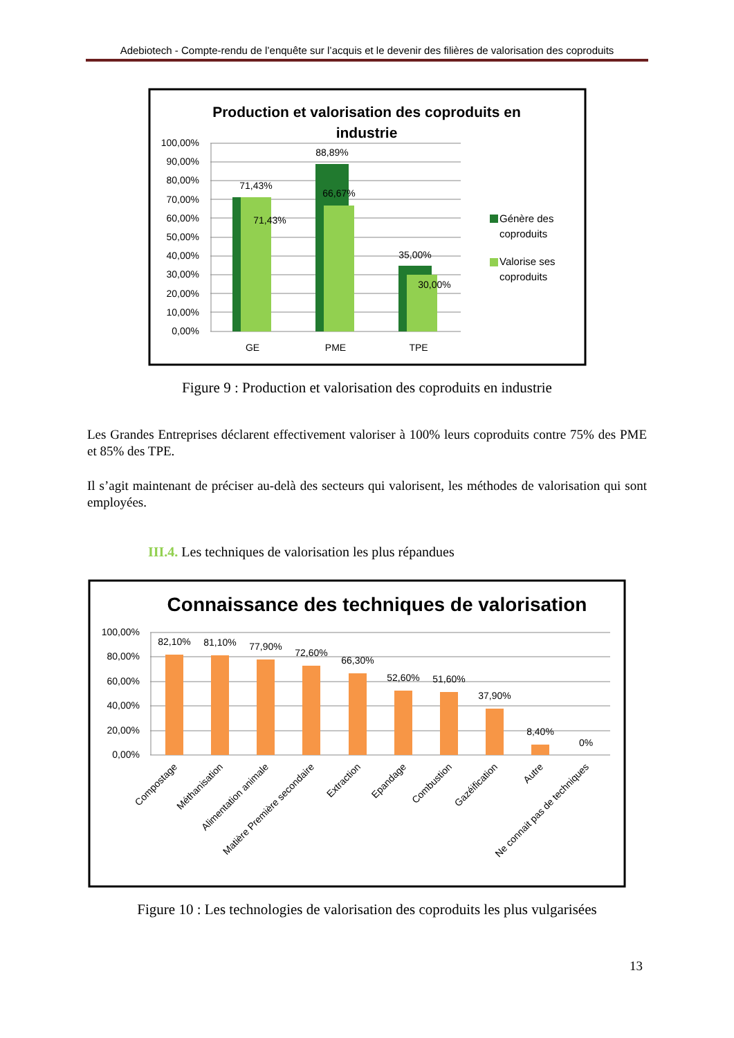Adebiotech - Compte-rendu de l’enquête sur l’acquis et le devenir des filières de valorisation des coproduits
Production et valorisation des coproduits en
industrie
100,00%
90,00%
80,00%
70,00%
60,00%
50,00%
40,00%
30,00%
20,00%
10,00%
0,00%
71,43%
71,43%
88,89%
66,67%
35,00%
30,00%
GE
PME
TPE
Génère des
coproduits
Valorise ses
coproduits
Figure 9 : Production et valorisation des coproduits en industrie
Les Grandes Entreprises déclarent effectivement valoriser à 100% leurs coproduits contre 75% des PME et 85% des TPE.
Il s’agit maintenant de préciser au-delà des secteurs qui valorisent, les méthodes de valorisation qui sont employées.
III.4. Les techniques de valorisation les plus répandues
Connaissance des techniques de valorisation
100,00%
80,00%
60,00%
40,00%
20,00%
0,00%
82,10%
81,10%
77,90%
72,60%
66,30%
52,60%
51,60%
37,90%
8,40%
0%
Compostage
Méthanisation
Alimentation animale
Matière Première secondaire
Extraction
Epandage
Combustion
Gazéification
Autre
Ne connait pas de techniques
Figure 10 : Les technologies de valorisation des coproduits les plus vulgarisées
13